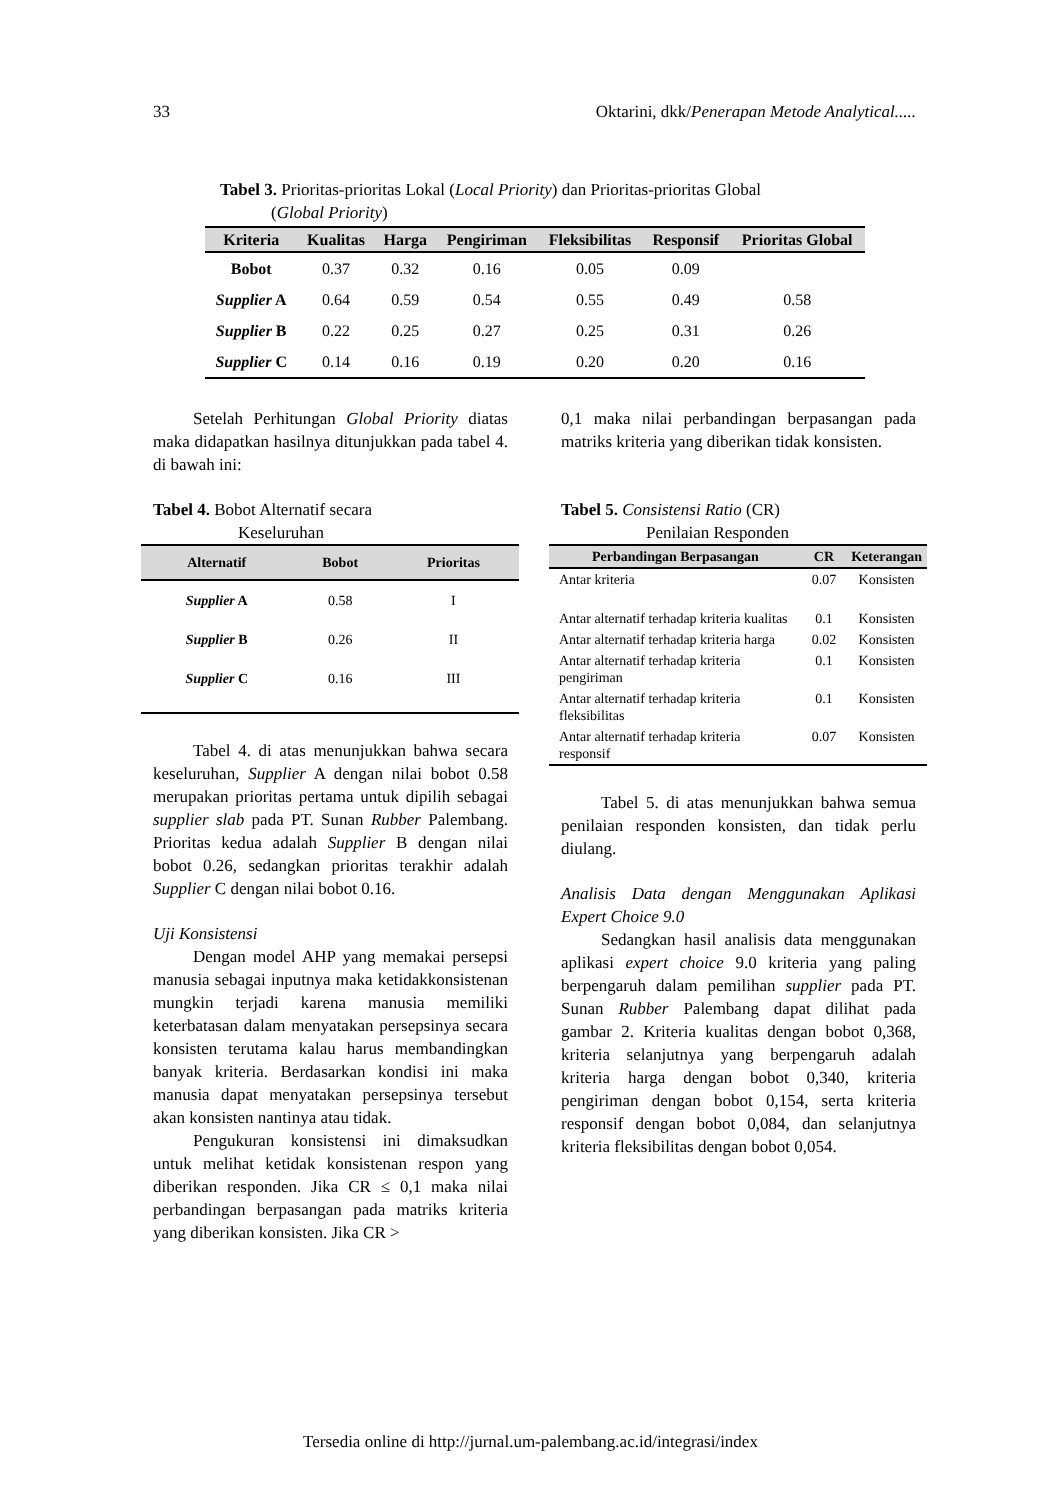33 Oktarini, dkk/Penerapan Metode Analytical.....
Tabel 3. Prioritas-prioritas Lokal (Local Priority) dan Prioritas-prioritas Global
(Global Priority)
| Kriteria | Kualitas | Harga | Pengiriman | Fleksibilitas | Responsif | Prioritas Global |
| --- | --- | --- | --- | --- | --- | --- |
| Bobot | 0.37 | 0.32 | 0.16 | 0.05 | 0.09 | |
| Supplier A | 0.64 | 0.59 | 0.54 | 0.55 | 0.49 | 0.58 |
| Supplier B | 0.22 | 0.25 | 0.27 | 0.25 | 0.31 | 0.26 |
| Supplier C | 0.14 | 0.16 | 0.19 | 0.20 | 0.20 | 0.16 |
Setelah Perhitungan Global Priority diatas maka didapatkan hasilnya ditunjukkan pada tabel 4. di bawah ini:
Tabel 4. Bobot Alternatif secara
Keseluruhan
| Alternatif | Bobot | Prioritas |
| --- | --- | --- |
| Supplier A | 0.58 | I |
| Supplier B | 0.26 | II |
| Supplier C | 0.16 | III |
Tabel 4. di atas menunjukkan bahwa secara keseluruhan, Supplier A dengan nilai bobot 0.58 merupakan prioritas pertama untuk dipilih sebagai supplier slab pada PT. Sunan Rubber Palembang. Prioritas kedua adalah Supplier B dengan nilai bobot 0.26, sedangkan prioritas terakhir adalah Supplier C dengan nilai bobot 0.16.
Uji Konsistensi
Dengan model AHP yang memakai persepsi manusia sebagai inputnya maka ketidakkonsistenan mungkin terjadi karena manusia memiliki keterbatasan dalam menyatakan persepsinya secara konsisten terutama kalau harus membandingkan banyak kriteria. Berdasarkan kondisi ini maka manusia dapat menyatakan persepsinya tersebut akan konsisten nantinya atau tidak.
Pengukuran konsistensi ini dimaksudkan untuk melihat ketidak konsistenan respon yang diberikan responden. Jika CR ≤ 0,1 maka nilai perbandingan berpasangan pada matriks kriteria yang diberikan konsisten. Jika CR >
0,1 maka nilai perbandingan berpasangan pada matriks kriteria yang diberikan tidak konsisten.
Tabel 5. Consistensi Ratio (CR)
Penilaian Responden
| Perbandingan Berpasangan | CR | Keterangan |
| --- | --- | --- |
| Antar kriteria | 0.07 | Konsisten |
| Antar alternatif terhadap kriteria kualitas | 0.1 | Konsisten |
| Antar alternatif terhadap kriteria harga | 0.02 | Konsisten |
| Antar alternatif terhadap kriteria pengiriman | 0.1 | Konsisten |
| Antar alternatif terhadap kriteria fleksibilitas | 0.1 | Konsisten |
| Antar alternatif terhadap kriteria responsif | 0.07 | Konsisten |
Tabel 5. di atas menunjukkan bahwa semua penilaian responden konsisten, dan tidak perlu diulang.
Analisis Data dengan Menggunakan Aplikasi Expert Choice 9.0
Sedangkan hasil analisis data menggunakan aplikasi expert choice 9.0 kriteria yang paling berpengaruh dalam pemilihan supplier pada PT. Sunan Rubber Palembang dapat dilihat pada gambar 2. Kriteria kualitas dengan bobot 0,368, kriteria selanjutnya yang berpengaruh adalah kriteria harga dengan bobot 0,340, kriteria pengiriman dengan bobot 0,154, serta kriteria responsif dengan bobot 0,084, dan selanjutnya kriteria fleksibilitas dengan bobot 0,054.
Tersedia online di http://jurnal.um-palembang.ac.id/integrasi/index